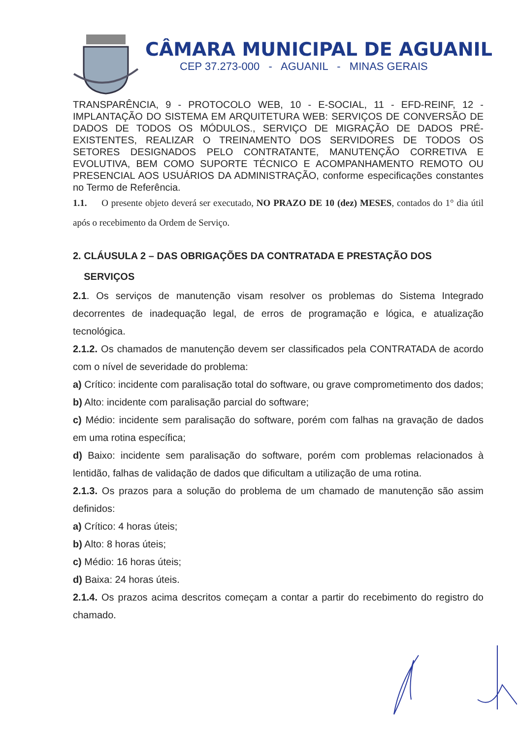CÂMARA MUNICIPAL DE AGUANIL
CEP 37.273-000 - AGUANIL - MINAS GERAIS
TRANSPARÊNCIA, 9 - PROTOCOLO WEB, 10 - E-SOCIAL, 11 - EFD-REINF, 12 - IMPLANTAÇÃO DO SISTEMA EM ARQUITETURA WEB: SERVIÇOS DE CONVERSÃO DE DADOS DE TODOS OS MÓDULOS., SERVIÇO DE MIGRAÇÃO DE DADOS PRÉ-EXISTENTES, REALIZAR O TREINAMENTO DOS SERVIDORES DE TODOS OS SETORES DESIGNADOS PELO CONTRATANTE, MANUTENÇÃO CORRETIVA E EVOLUTIVA, BEM COMO SUPORTE TÉCNICO E ACOMPANHAMENTO REMOTO OU PRESENCIAL AOS USUÁRIOS DA ADMINISTRAÇÃO, conforme especificações constantes no Termo de Referência.
1.1. O presente objeto deverá ser executado, NO PRAZO DE 10 (dez) MESES, contados do 1° dia útil após o recebimento da Ordem de Serviço.
2. CLÁUSULA 2 – DAS OBRIGAÇÕES DA CONTRATADA E PRESTAÇÃO DOS
SERVIÇOS
2.1. Os serviços de manutenção visam resolver os problemas do Sistema Integrado decorrentes de inadequação legal, de erros de programação e lógica, e atualização tecnológica.
2.1.2. Os chamados de manutenção devem ser classificados pela CONTRATADA de acordo com o nível de severidade do problema:
a) Crítico: incidente com paralisação total do software, ou grave comprometimento dos dados;
b) Alto: incidente com paralisação parcial do software;
c) Médio: incidente sem paralisação do software, porém com falhas na gravação de dados em uma rotina específica;
d) Baixo: incidente sem paralisação do software, porém com problemas relacionados à lentidão, falhas de validação de dados que dificultam a utilização de uma rotina.
2.1.3. Os prazos para a solução do problema de um chamado de manutenção são assim definidos:
a) Crítico: 4 horas úteis;
b) Alto: 8 horas úteis;
c) Médio: 16 horas úteis;
d) Baixa: 24 horas úteis.
2.1.4. Os prazos acima descritos começam a contar a partir do recebimento do registro do chamado.